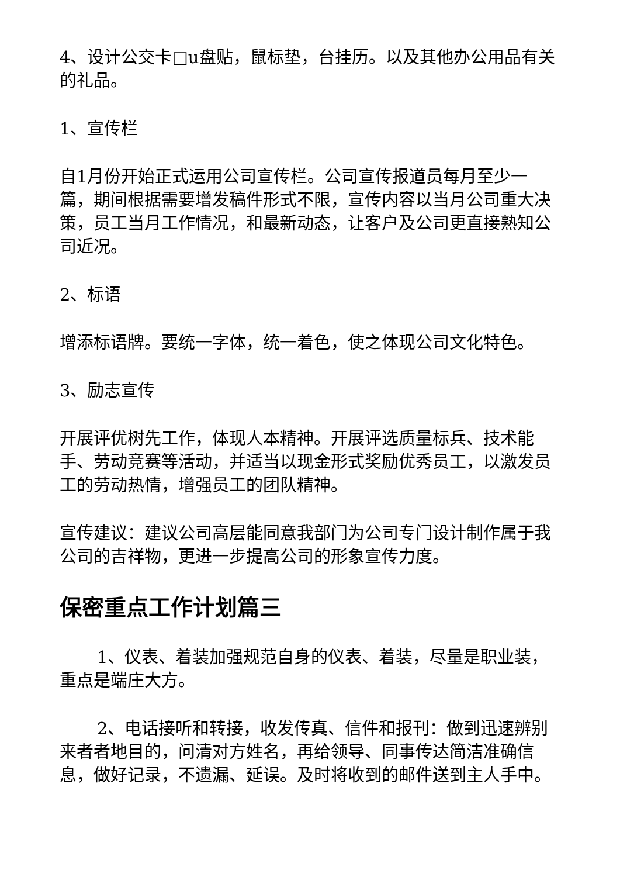4、设计公交卡□u盘贴，鼠标垫，台挂历。以及其他办公用品有关的礼品。
1、宣传栏
自1月份开始正式运用公司宣传栏。公司宣传报道员每月至少一篇，期间根据需要增发稿件形式不限，宣传内容以当月公司重大决策，员工当月工作情况，和最新动态，让客户及公司更直接熟知公司近况。
2、标语
增添标语牌。要统一字体，统一着色，使之体现公司文化特色。
3、励志宣传
开展评优树先工作，体现人本精神。开展评选质量标兵、技术能手、劳动竞赛等活动，并适当以现金形式奖励优秀员工，以激发员工的劳动热情，增强员工的团队精神。
宣传建议：建议公司高层能同意我部门为公司专门设计制作属于我公司的吉祥物，更进一步提高公司的形象宣传力度。
保密重点工作计划篇三
1、仪表、着装加强规范自身的仪表、着装，尽量是职业装，重点是端庄大方。
2、电话接听和转接，收发传真、信件和报刊：做到迅速辨别来者者地目的，问清对方姓名，再给领导、同事传达简洁准确信息，做好记录，不遗漏、延误。及时将收到的邮件送到主人手中。